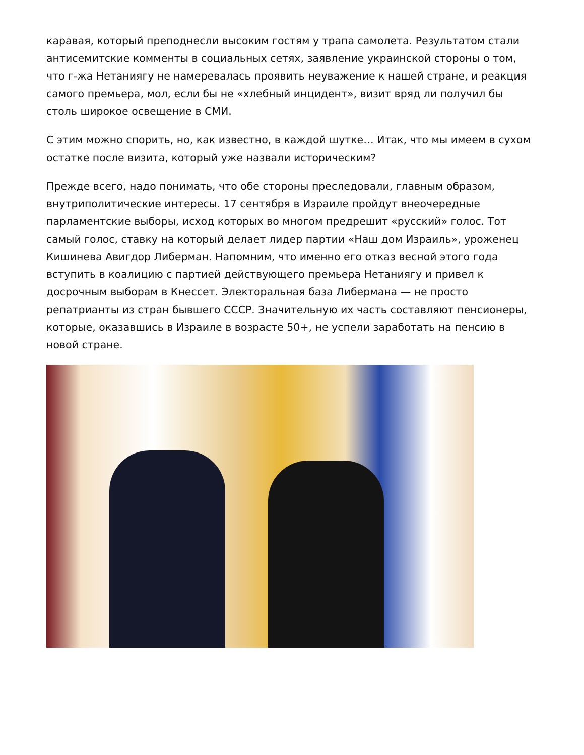каравая, который преподнесли высоким гостям у трапа самолета. Результатом стали антисемитские комменты в социальных сетях, заявление украинской стороны о том, что г-жа Нетаниягу не намеревалась проявить неуважение к нашей стране, и реакция самого премьера, мол, если бы не «хлебный инцидент», визит вряд ли получил бы столь широкое освещение в СМИ.
С этим можно спорить, но, как известно, в каждой шутке… Итак, что мы имеем в сухом остатке после визита, который уже назвали историческим?
Прежде всего, надо понимать, что обе стороны преследовали, главным образом, внутриполитические интересы. 17 сентября в Израиле пройдут внеочередные парламентские выборы, исход которых во многом предрешит «русский» голос. Тот самый голос, ставку на который делает лидер партии «Наш дом Израиль», уроженец Кишинева Авигдор Либерман. Напомним, что именно его отказ весной этого года вступить в коалицию с партией действующего премьера Нетаниягу и привел к досрочным выборам в Кнессет. Электоральная база Либермана — не просто репатрианты из стран бывшего СССР. Значительную их часть составляют пенсионеры, которые, оказавшись в Израиле в возрасте 50+, не успели заработать на пенсию в новой стране.